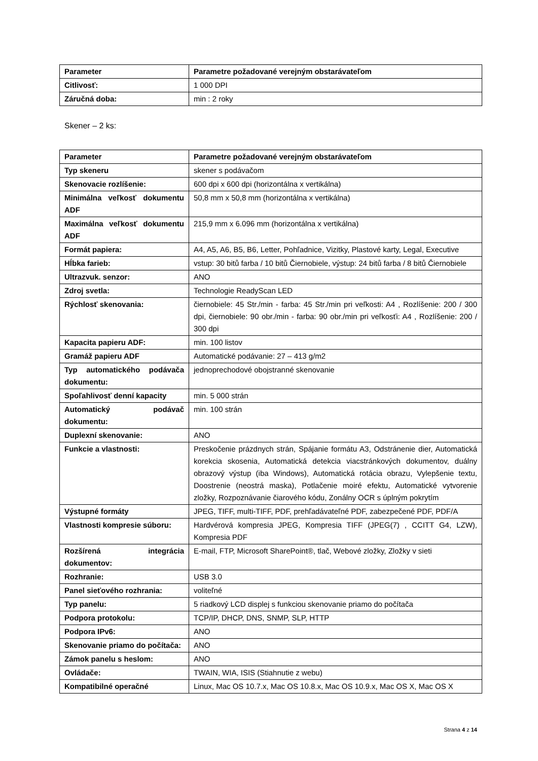| Parameter | Parametre požadované verejným obstarávateľom |
| --- | --- |
| Citlivosť: | 1 000 DPI |
| Záručná doba: | min : 2 roky |
Skener – 2 ks:
| Parameter | Parametre požadované verejným obstarávateľom |
| --- | --- |
| Typ skeneru | skener s podávačom |
| Skenovacie rozlíšenie: | 600 dpi x 600 dpi (horizontálna x vertikálna) |
| Minimálna veľkosť dokumentu ADF | 50,8 mm x 50,8 mm (horizontálna x vertikálna) |
| Maximálna veľkosť dokumentu ADF | 215,9 mm x 6.096 mm (horizontálna x vertikálna) |
| Formát papiera: | A4, A5, A6, B5, B6, Letter, Pohľadnice, Vizitky, Plastové karty, Legal, Executive |
| Hĺbka farieb: | vstup: 30 bitů farba / 10 bitů Čiernobiele, výstup: 24 bitů farba / 8 bitů Čiernobiele |
| Ultrazvuk. senzor: | ANO |
| Zdroj svetla: | Technologie ReadyScan LED |
| Rýchlosť skenovania: | čiernobiele: 45 Str./min - farba: 45 Str./min pri veľkosti: A4 , Rozlíšenie: 200 / 300 dpi, čiernobiele: 90 obr./min - farba: 90 obr./min pri veľkosťi: A4 , Rozlíšenie: 200 / 300 dpi |
| Kapacita papieru ADF: | min. 100 listov |
| Gramáž papieru ADF | Automatické podávanie: 27 – 413 g/m2 |
| Typ automatického podávača dokumentu: | jednoprechodové obojstranné skenovanie |
| Spoľahlivosť denní kapacity | min. 5 000 strán |
| Automatický podávač dokumentu: | min. 100 strán |
| Duplexní skenovanie: | ANO |
| Funkcie a vlastnosti: | Preskočenie prázdnych strán, Spájanie formátu A3, Odstránenie dier, Automatická korekcia skosenia, Automatická detekcia viacstránkových dokumentov, duálny obrazový výstup (iba Windows), Automatická rotácia obrazu, Vylepšenie textu, Doostrenie (neostrá maska), Potlačenie moiré efektu, Automatické vytvorenie zložky, Rozpoznávanie čiarového kódu, Zonálny OCR s úplným pokrytím |
| Výstupné formáty | JPEG, TIFF, multi-TIFF, PDF, prehľadávateľné PDF, zabezpečené PDF, PDF/A |
| Vlastnosti kompresie súboru: | Hardvérová kompresia JPEG, Kompresia TIFF (JPEG(7) , CCITT G4, LZW), Kompresia PDF |
| Rozšírená integrácia dokumentov: | E-mail, FTP, Microsoft SharePoint®, tlač, Webové zložky, Zložky v sieti |
| Rozhranie: | USB 3.0 |
| Panel sieťového rozhrania: | voliteľné |
| Typ panelu: | 5 riadkový LCD displej s funkciou skenovanie priamo do počítača |
| Podpora protokolu: | TCP/IP, DHCP, DNS, SNMP, SLP, HTTP |
| Podpora IPv6: | ANO |
| Skenovanie priamo do počítača: | ANO |
| Zámok panelu s heslom: | ANO |
| Ovládače: | TWAIN, WIA, ISIS (Stiahnutie z webu) |
| Kompatibilné operačné | Linux, Mac OS 10.7.x, Mac OS 10.8.x, Mac OS 10.9.x, Mac OS X, Mac OS X |
Strana 4 z 14